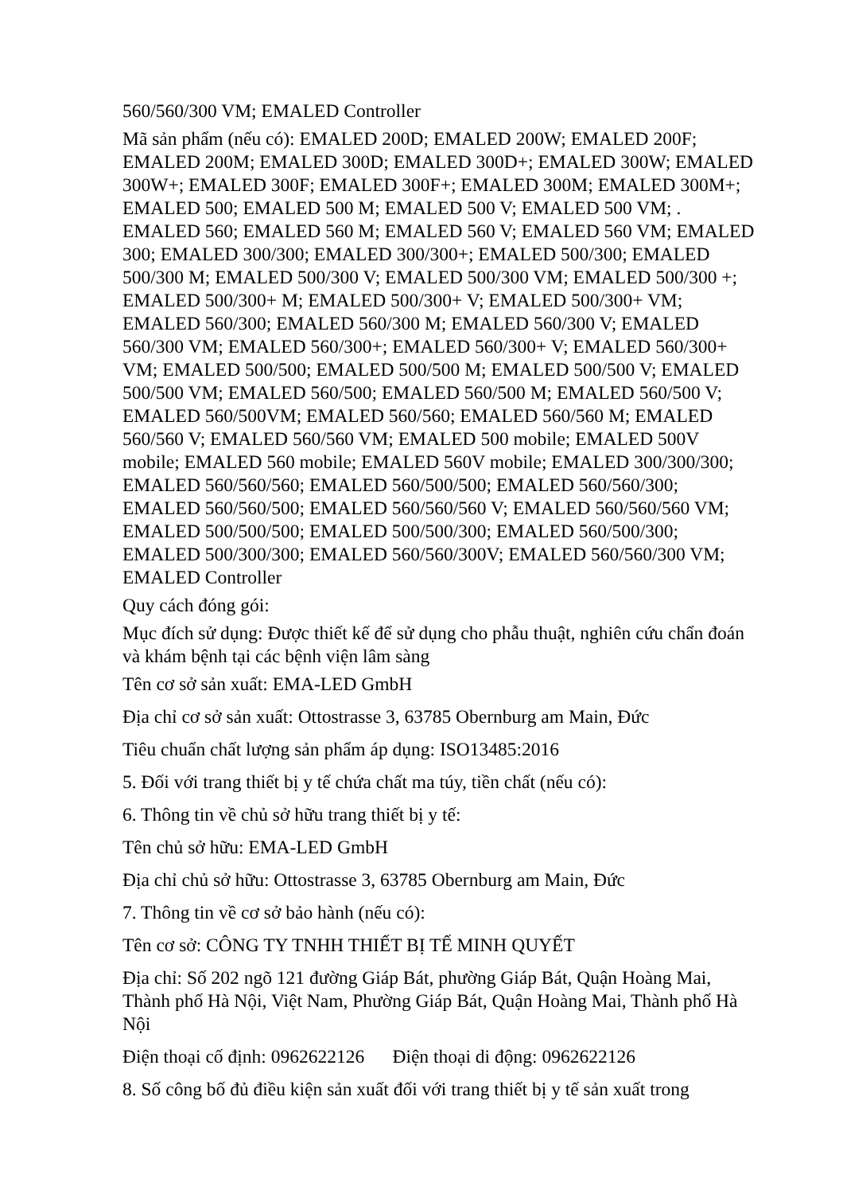560/560/300 VM; EMALED Controller
Mã sản phẩm (nếu có): EMALED 200D; EMALED 200W; EMALED 200F; EMALED 200M; EMALED 300D; EMALED 300D+; EMALED 300W; EMALED 300W+; EMALED 300F; EMALED 300F+; EMALED 300M; EMALED 300M+; EMALED 500; EMALED 500 M; EMALED 500 V; EMALED 500 VM; . EMALED 560; EMALED 560 M; EMALED 560 V; EMALED 560 VM; EMALED 300; EMALED 300/300; EMALED 300/300+; EMALED 500/300; EMALED 500/300 M; EMALED 500/300 V; EMALED 500/300 VM; EMALED 500/300 +; EMALED 500/300+ M; EMALED 500/300+ V; EMALED 500/300+ VM; EMALED 560/300; EMALED 560/300 M; EMALED 560/300 V; EMALED 560/300 VM; EMALED 560/300+; EMALED 560/300+ V; EMALED 560/300+ VM; EMALED 500/500; EMALED 500/500 M; EMALED 500/500 V; EMALED 500/500 VM; EMALED 560/500; EMALED 560/500 M; EMALED 560/500 V; EMALED 560/500VM; EMALED 560/560; EMALED 560/560 M; EMALED 560/560 V; EMALED 560/560 VM; EMALED 500 mobile; EMALED 500V mobile; EMALED 560 mobile; EMALED 560V mobile; EMALED 300/300/300; EMALED 560/560/560; EMALED 560/500/500; EMALED 560/560/300; EMALED 560/560/500; EMALED 560/560/560 V; EMALED 560/560/560 VM; EMALED 500/500/500; EMALED 500/500/300; EMALED 560/500/300; EMALED 500/300/300; EMALED 560/560/300V; EMALED 560/560/300 VM; EMALED Controller
Quy cách đóng gói:
Mục đích sử dụng: Được thiết kế để sử dụng cho phẫu thuật, nghiên cứu chẩn đoán và khám bệnh tại các bệnh viện lâm sàng
Tên cơ sở sản xuất: EMA-LED GmbH
Địa chỉ cơ sở sản xuất: Ottostrasse 3, 63785 Obernburg am Main, Đức
Tiêu chuẩn chất lượng sản phẩm áp dụng: ISO13485:2016
5. Đối với trang thiết bị y tế chứa chất ma túy, tiền chất (nếu có):
6. Thông tin về chủ sở hữu trang thiết bị y tế:
Tên chủ sở hữu: EMA-LED GmbH
Địa chỉ chủ sở hữu: Ottostrasse 3, 63785 Obernburg am Main, Đức
7. Thông tin về cơ sở bảo hành (nếu có):
Tên cơ sở: CÔNG TY TNHH THIẾT BỊ TẾ MINH QUYẾT
Địa chỉ: Số 202 ngõ 121 đường Giáp Bát, phường Giáp Bát, Quận Hoàng Mai, Thành phố Hà Nội, Việt Nam, Phường Giáp Bát, Quận Hoàng Mai, Thành phố Hà Nội
Điện thoại cố định: 0962622126 Điện thoại di động: 0962622126
8. Số công bố đủ điều kiện sản xuất đối với trang thiết bị y tế sản xuất trong